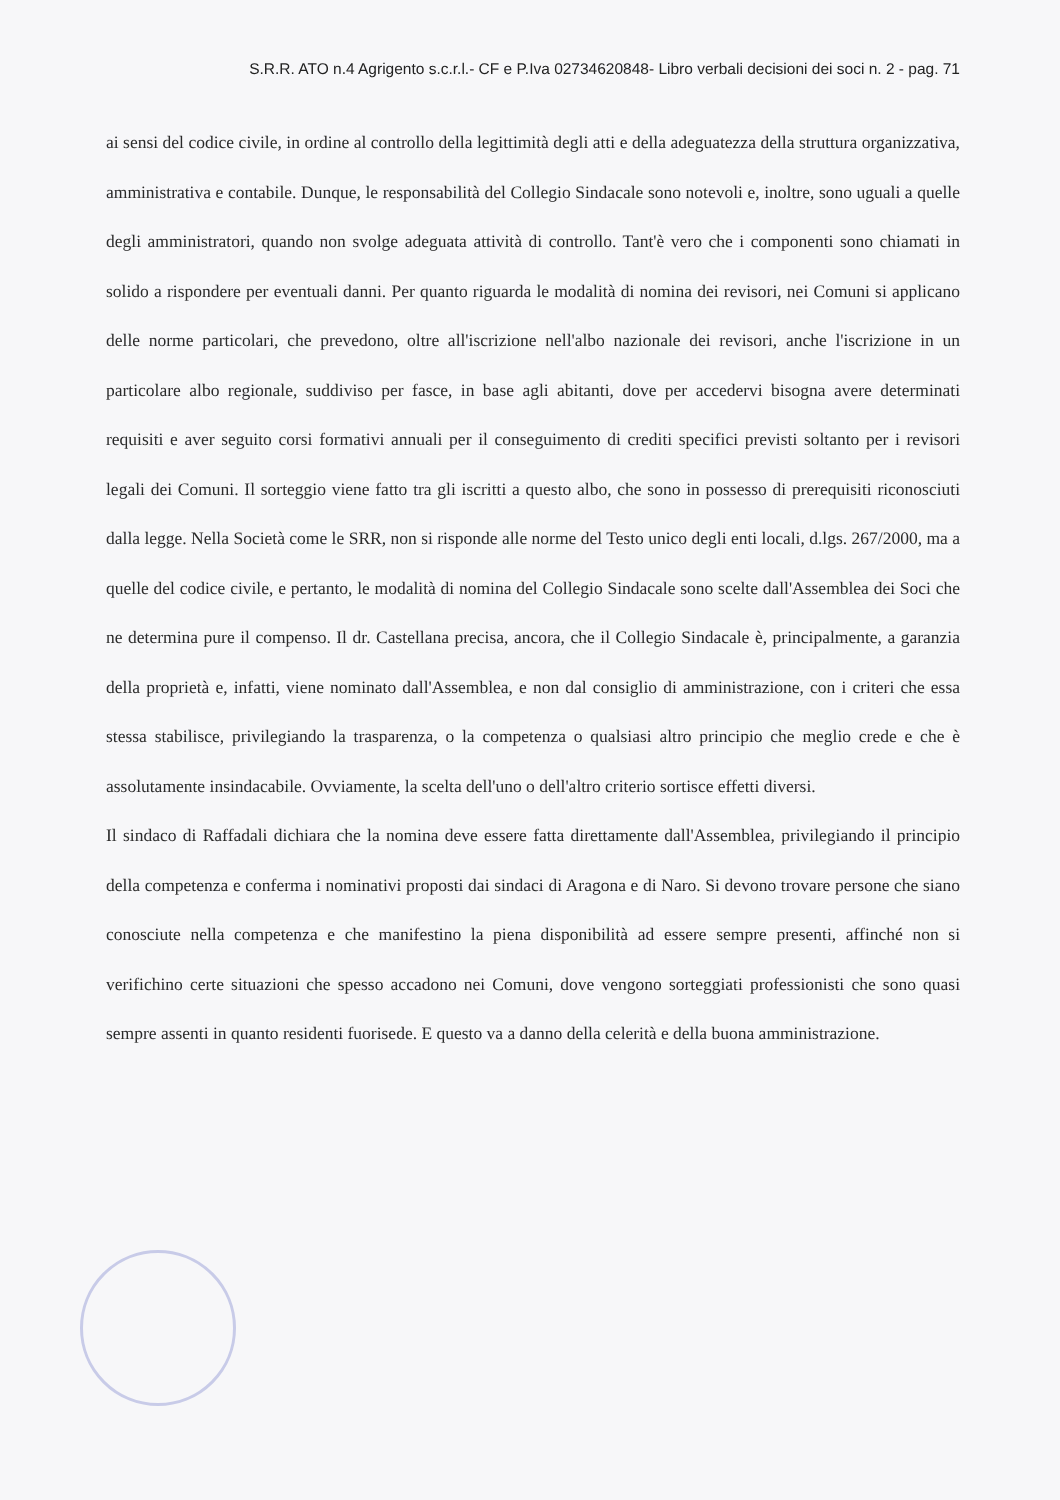S.R.R. ATO n.4 Agrigento s.c.r.l.- CF e P.Iva 02734620848- Libro verbali decisioni dei soci n. 2 - pag. 71
ai sensi del codice civile, in ordine al controllo della legittimità degli atti e della adeguatezza della struttura organizzativa, amministrativa e contabile. Dunque, le responsabilità del Collegio Sindacale sono notevoli e, inoltre, sono uguali a quelle degli amministratori, quando non svolge adeguata attività di controllo. Tant'è vero che i componenti sono chiamati in solido a rispondere per eventuali danni. Per quanto riguarda le modalità di nomina dei revisori, nei Comuni si applicano delle norme particolari, che prevedono, oltre all'iscrizione nell'albo nazionale dei revisori, anche l'iscrizione in un particolare albo regionale, suddiviso per fasce, in base agli abitanti, dove per accedervi bisogna avere determinati requisiti e aver seguito corsi formativi annuali per il conseguimento di crediti specifici previsti soltanto per i revisori legali dei Comuni. Il sorteggio viene fatto tra gli iscritti a questo albo, che sono in possesso di prerequisiti riconosciuti dalla legge. Nella Società come le SRR, non si risponde alle norme del Testo unico degli enti locali, d.lgs. 267/2000, ma a quelle del codice civile, e pertanto, le modalità di nomina del Collegio Sindacale sono scelte dall'Assemblea dei Soci che ne determina pure il compenso. Il dr. Castellana precisa, ancora, che il Collegio Sindacale è, principalmente, a garanzia della proprietà e, infatti, viene nominato dall'Assemblea, e non dal consiglio di amministrazione, con i criteri che essa stessa stabilisce, privilegiando la trasparenza, o la competenza o qualsiasi altro principio che meglio crede e che è assolutamente insindacabile. Ovviamente, la scelta dell'uno o dell'altro criterio sortisce effetti diversi.
Il sindaco di Raffadali dichiara che la nomina deve essere fatta direttamente dall'Assemblea, privilegiando il principio della competenza e conferma i nominativi proposti dai sindaci di Aragona e di Naro. Si devono trovare persone che siano conosciute nella competenza e che manifestino la piena disponibilità ad essere sempre presenti, affinché non si verifichino certe situazioni che spesso accadono nei Comuni, dove vengono sorteggiati professionisti che sono quasi sempre assenti in quanto residenti fuorisede. E questo va a danno della celerità e della buona amministrazione.